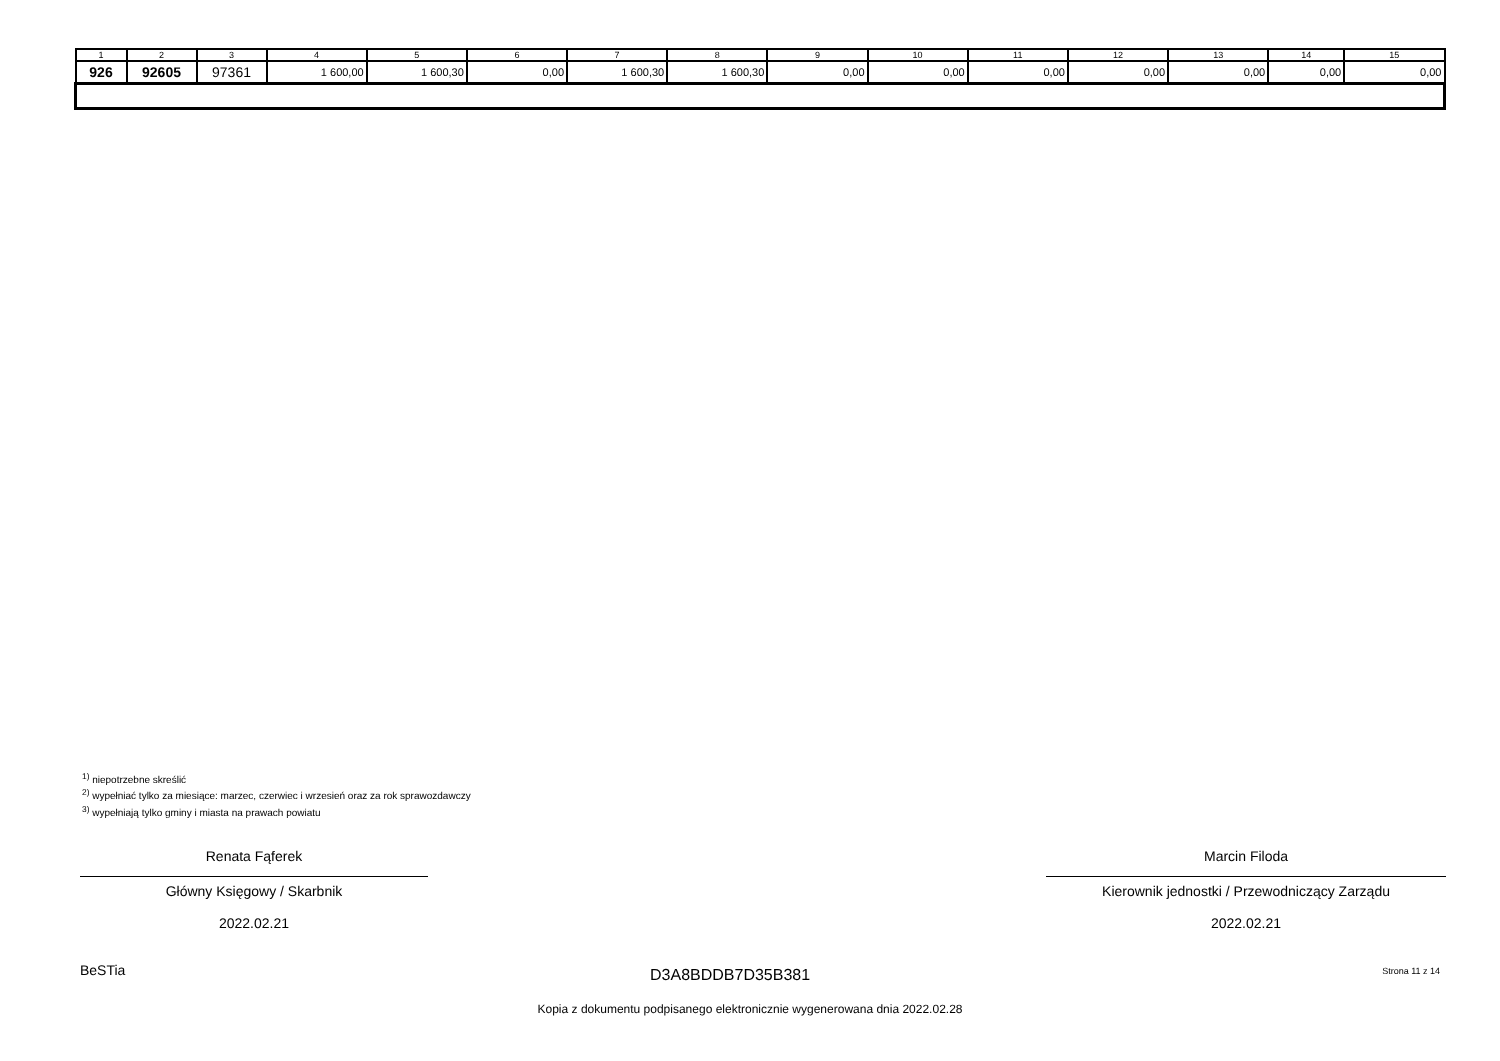| 1 | 2 | 3 | 4 | 5 | 6 | 7 | 8 | 9 | 10 | 11 | 12 | 13 | 14 | 15 |
| --- | --- | --- | --- | --- | --- | --- | --- | --- | --- | --- | --- | --- | --- | --- |
| 926 | 92605 | 97361 | 1 600,00 | 1 600,30 | 0,00 | 1 600,30 | 1 600,30 | 0,00 | 0,00 | 0,00 | 0,00 | 0,00 | 0,00 | 0,00 |
<sup>1)</sup> niepotrzebne skreślić
<sup>2)</sup> wypełniać tylko za miesiące: marzec, czerwiec i wrzesień oraz za rok sprawozdawczy
<sup>3)</sup> wypełniają tylko gminy i miasta na prawach powiatu
Renata Fąferek
Główny Księgowy / Skarbnik
2022.02.21
Marcin Filoda
Kierownik jednostki / Przewodniczący Zarządu
2022.02.21
BeSTia D3A8BDDB7D35B381 Strona 11 z 14
Kopia z dokumentu podpisanego elektronicznie wygenerowana dnia 2022.02.28